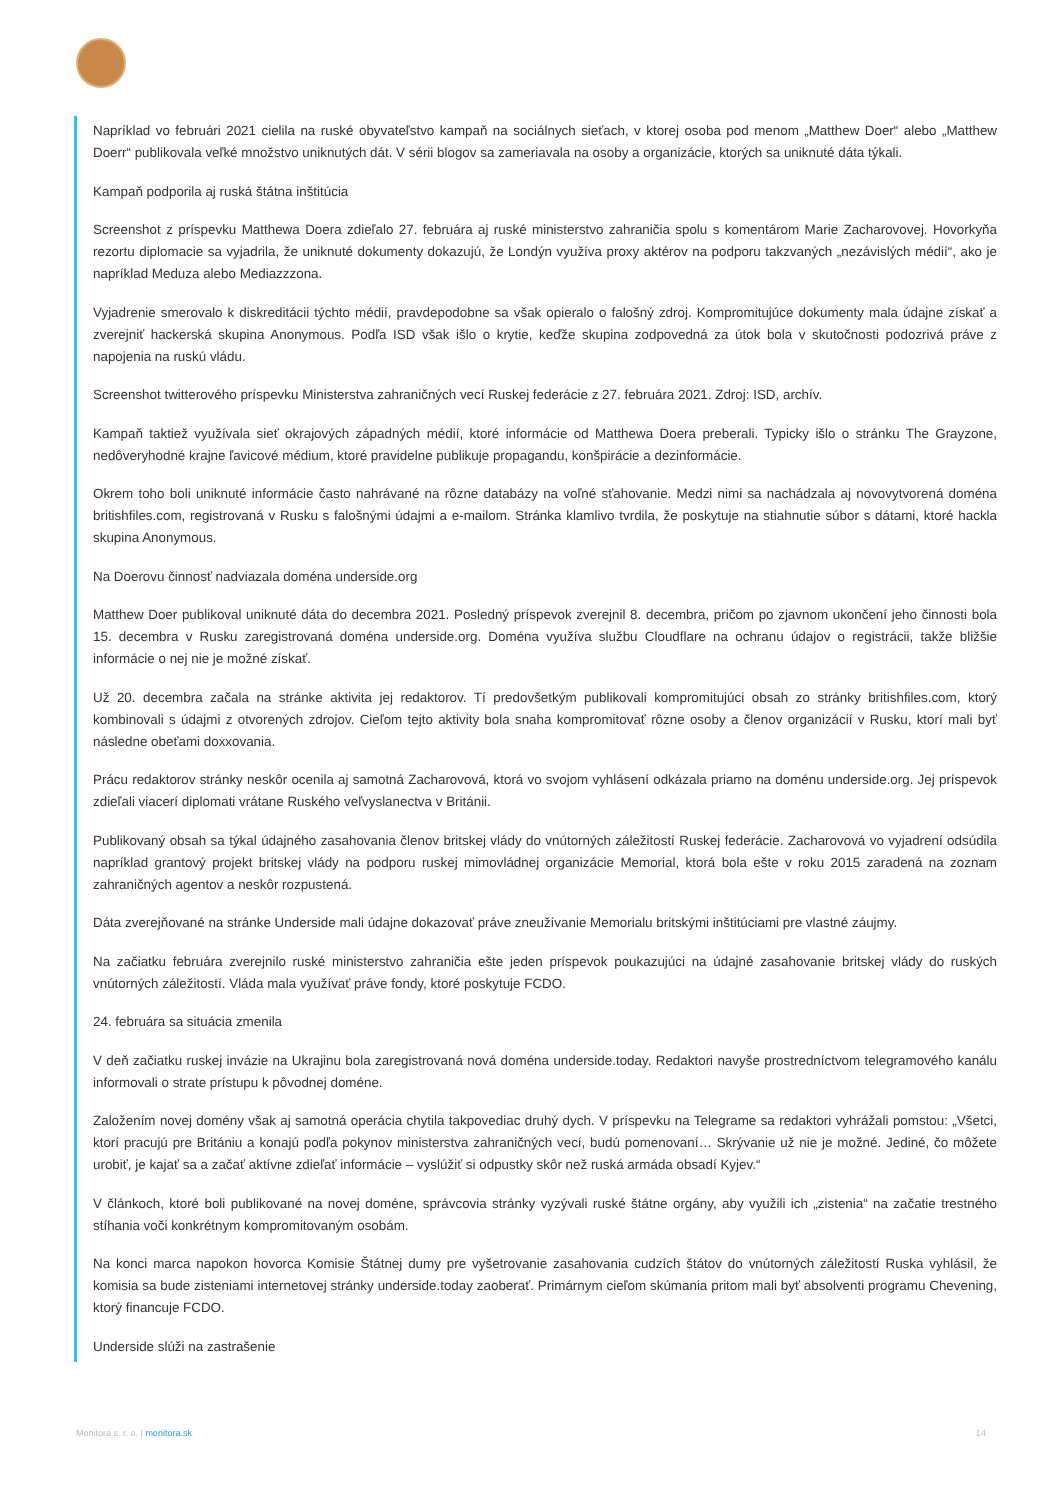Napríklad vo februári 2021 cielila na ruské obyvateľstvo kampaň na sociálnych sieťach, v ktorej osoba pod menom „Matthew Doer“ alebo „Matthew Doerr“ publikovala veľké množstvo uniknutých dát. V sérii blogov sa zameriavala na osoby a organizácie, ktorých sa uniknuté dáta týkali.
Kampaň podporila aj ruská štátna inštitúcia
Screenshot z príspevku Matthewa Doera zdieľalo 27. februára aj ruské ministerstvo zahraničia spolu s komentárom Marie Zacharovovej. Hovorkyňa rezortu diplomacie sa vyjadrila, že uniknuté dokumenty dokazujú, že Londýn využíva proxy aktérov na podporu takzvaných „nezávislých médií“, ako je napríklad Meduza alebo Mediazzzona.
Vyjadrenie smerovalo k diskreditácii týchto médií, pravdepodobne sa však opieralo o falošný zdroj. Kompromitujúce dokumenty mala údajne získať a zverejniť hackerská skupina Anonymous. Podľa ISD však išlo o krytie, keďže skupina zodpovedná za útok bola v skutočnosti podozrivá práve z napojenia na ruskú vládu.
Screenshot twitterového príspevku Ministerstva zahraničných vecí Ruskej federácie z 27. februára 2021. Zdroj: ISD, archív.
Kampaň taktiež využívala sieť okrajových západných médií, ktoré informácie od Matthewa Doera preberali. Typicky išlo o stránku The Grayzone, nedôveryhodné krajne ľavicové médium, ktoré pravidelne publikuje propagandu, konšpirácie a dezinformácie.
Okrem toho boli uniknuté informácie často nahrávané na rôzne databázy na voľné sťahovanie. Medzi nimi sa nachádzala aj novovytvorená doména britishfiles.com, registrovaná v Rusku s falošnými údajmi a e-mailom. Stránka klamlivo tvrdila, že poskytuje na stiahnutie súbor s dátami, ktoré hackla skupina Anonymous.
Na Doerovu činnosť nadviazala doména underside.org
Matthew Doer publikoval uniknuté dáta do decembra 2021. Posledný príspevok zverejnil 8. decembra, pričom po zjavnom ukončení jeho činnosti bola 15. decembra v Rusku zaregistrovaná doména underside.org. Doména využíva službu Cloudflare na ochranu údajov o registrácii, takže bližšie informácie o nej nie je možné získať.
Už 20. decembra začala na stránke aktivita jej redaktorov. Tí predovšetkým publikovali kompromitujúci obsah zo stránky britishfiles.com, ktorý kombinovali s údajmi z otvorených zdrojov. Cieľom tejto aktivity bola snaha kompromitovať rôzne osoby a členov organizácií v Rusku, ktorí mali byť následne obeťami doxxovania.
Prácu redaktorov stránky neskôr ocenila aj samotná Zacharovová, ktorá vo svojom vyhlásení odkázala priamo na doménu underside.org. Jej príspevok zdieľali viacerí diplomati vrátane Ruského veľvyslanectva v Británii.
Publikovaný obsah sa týkal údajného zasahovania členov britskej vlády do vnútorných záležitostí Ruskej federácie. Zacharovová vo vyjadrení odsúdila napríklad grantový projekt britskej vlády na podporu ruskej mimovládnej organizácie Memorial, ktorá bola ešte v roku 2015 zaradená na zoznam zahraničných agentov a neskôr rozpustená.
Dáta zverejňované na stránke Underside mali údajne dokazovať práve zneužívanie Memorialu britskými inštitúciami pre vlastné záujmy.
Na začiatku februára zverejnilo ruské ministerstvo zahraničia ešte jeden príspevok poukazujúci na údajné zasahovanie britskej vlády do ruských vnútorných záležitostí. Vláda mala využívať práve fondy, ktoré poskytuje FCDO.
24. februára sa situácia zmenila
V deň začiatku ruskej invázie na Ukrajinu bola zaregistrovaná nová doména underside.today. Redaktori navyše prostredníctvom telegramového kanálu informovali o strate prístupu k pôvodnej doméne.
Založením novej domény však aj samotná operácia chytila takpovediac druhý dych. V príspevku na Telegrame sa redaktori vyhrážali pomstou: „Všetci, ktorí pracujú pre Britániu a konajú podľa pokynov ministerstva zahraničných vecí, budú pomenovaní… Skrývanie už nie je možné. Jediné, čo môžete urobiť, je kajať sa a začať aktívne zdieľať informácie – vyslúžiť si odpustky skôr než ruská armáda obsadí Kyjev.“
V článkoch, ktoré boli publikované na novej doméne, správcovia stránky vyzývali ruské štátne orgány, aby využili ich „zistenia“ na začatie trestného stíhania voči konkrétnym kompromitovaným osobám.
Na konci marca napokon hovorca Komisie Štátnej dumy pre vyšetrovanie zasahovania cudzích štátov do vnútorných záležitostí Ruska vyhlásil, že komisia sa bude zisteniami internetovej stránky underside.today zaoberať. Primárnym cieľom skúmania pritom mali byť absolventi programu Chevening, ktorý financuje FCDO.
Underside slúži na zastrašenie
Monitora s. r. o. | monitora.sk 14